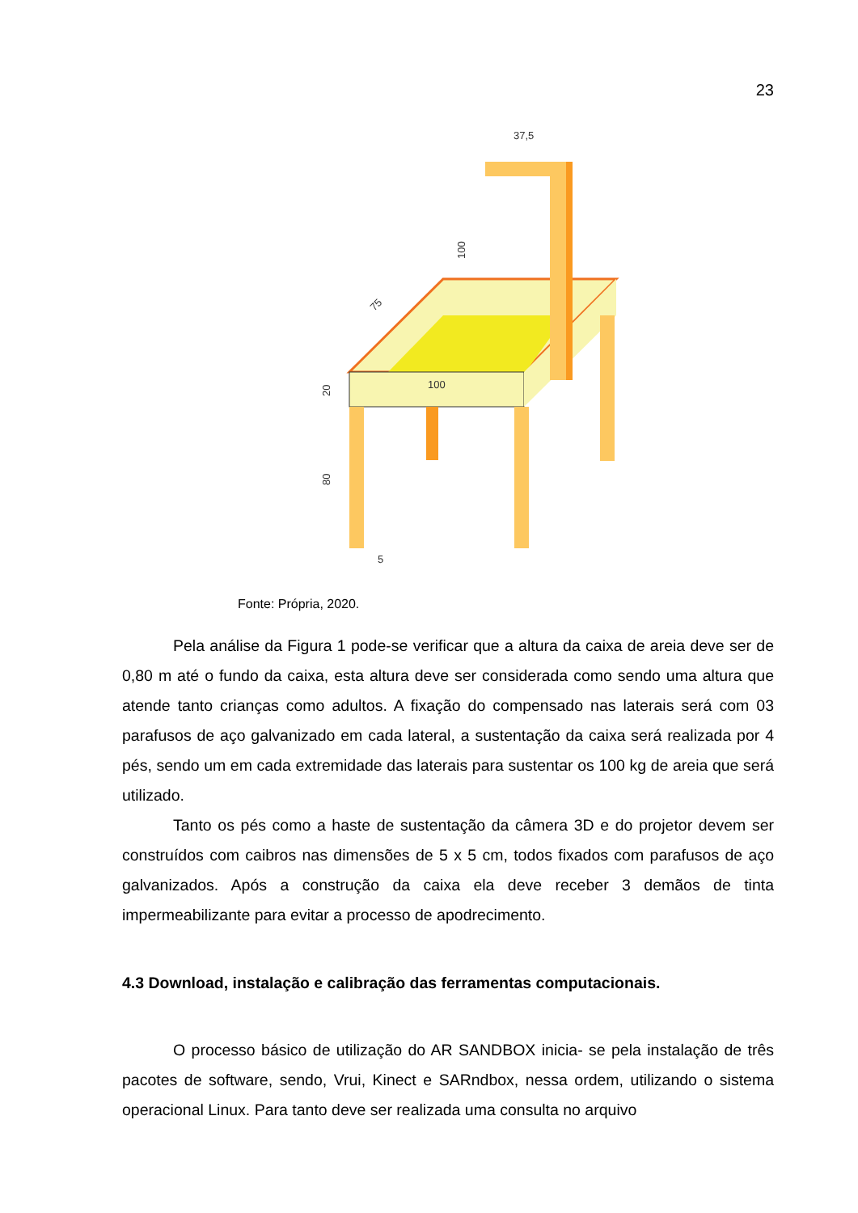23
37,5
100
100
20
80
75
5
Fonte: Própria, 2020.
Pela análise da Figura 1 pode-se verificar que a altura da caixa de areia deve ser de 0,80 m até o fundo da caixa, esta altura deve ser considerada como sendo uma altura que atende tanto crianças como adultos. A fixação do compensado nas laterais será com 03 parafusos de aço galvanizado em cada lateral, a sustentação da caixa será realizada por 4 pés, sendo um em cada extremidade das laterais para sustentar os 100 kg de areia que será utilizado.
Tanto os pés como a haste de sustentação da câmera 3D e do projetor devem ser construídos com caibros nas dimensões de 5 x 5 cm, todos fixados com parafusos de aço galvanizados. Após a construção da caixa ela deve receber 3 demãos de tinta impermeabilizante para evitar a processo de apodrecimento.
4.3 Download, instalação e calibração das ferramentas computacionais.
O processo básico de utilização do AR SANDBOX inicia- se pela instalação de três pacotes de software, sendo, Vrui, Kinect e SARndbox, nessa ordem, utilizando o sistema operacional Linux. Para tanto deve ser realizada uma consulta no arquivo